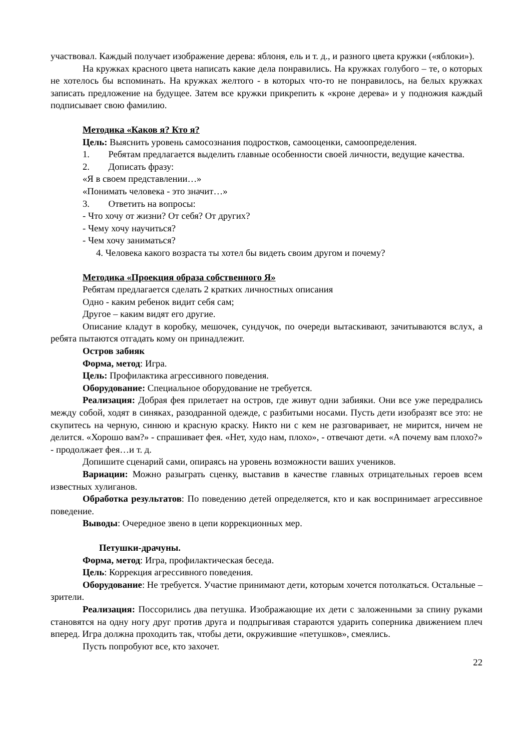участвовал. Каждый получает изображение дерева: яблоня, ель и т. д., и разного цвета кружки («яблоки»).
На кружках красного цвета написать какие дела понравились. На кружках голубого – те, о которых не хотелось бы вспоминать. На кружках желтого - в которых что-то не понравилось, на белых кружках записать предложение на будущее. Затем все кружки прикрепить к «кроне дерева» и у подножия каждый подписывает свою фамилию.
Методика «Каков я? Кто я?
Цель: Выяснить уровень самосознания подростков, самооценки, самоопределения.
1. Ребятам предлагается выделить главные особенности своей личности, ведущие качества.
2. Дописать фразу:
«Я в своем представлении…»
«Понимать человека - это значит…»
3. Ответить на вопросы:
- Что хочу от жизни? От себя? От других?
- Чему хочу научиться?
- Чем хочу заниматься?
4. Человека какого возраста ты хотел бы видеть своим другом и почему?
Методика «Проекция образа собственного Я»
Ребятам предлагается сделать 2 кратких личностных описания
Одно - каким ребенок видит себя сам;
Другое – каким видят его другие.
Описание кладут в коробку, мешочек, сундучок, по очереди вытаскивают, зачитываются вслух, а ребята пытаются отгадать кому он принадлежит.
Остров забияк
Форма, метод: Игра.
Цель: Профилактика агрессивного поведения.
Оборудование: Специальное оборудование не требуется.
Реализация: Добрая фея прилетает на остров, где живут одни забияки. Они все уже передрались между собой, ходят в синяках, разодранной одежде, с разбитыми носами. Пусть дети изобразят все это: не скупитесь на черную, синюю и красную краску. Никто ни с кем не разговаривает, не мирится, ничем не делится. «Хорошо вам?» - спрашивает фея. «Нет, худо нам, плохо», - отвечают дети. «А почему вам плохо?» - продолжает фея…и т. д.
Допишите сценарий сами, опираясь на уровень возможности ваших учеников.
Вариации: Можно разыграть сценку, выставив в качестве главных отрицательных героев всем известных хулиганов.
Обработка результатов: По поведению детей определяется, кто и как воспринимает агрессивное поведение.
Выводы: Очередное звено в цепи коррекционных мер.
Петушки-драчуны.
Форма, метод: Игра, профилактическая беседа.
Цель: Коррекция агрессивного поведения.
Оборудование: Не требуется. Участие принимают дети, которым хочется потолкаться. Остальные – зрители.
Реализация: Поссорились два петушка. Изображающие их дети с заложенными за спину руками становятся на одну ногу друг против друга и подпрыгивая стараются ударить соперника движением плеч вперед. Игра должна проходить так, чтобы дети, окружившие «петушков», смеялись.
Пусть попробуют все, кто захочет.
22